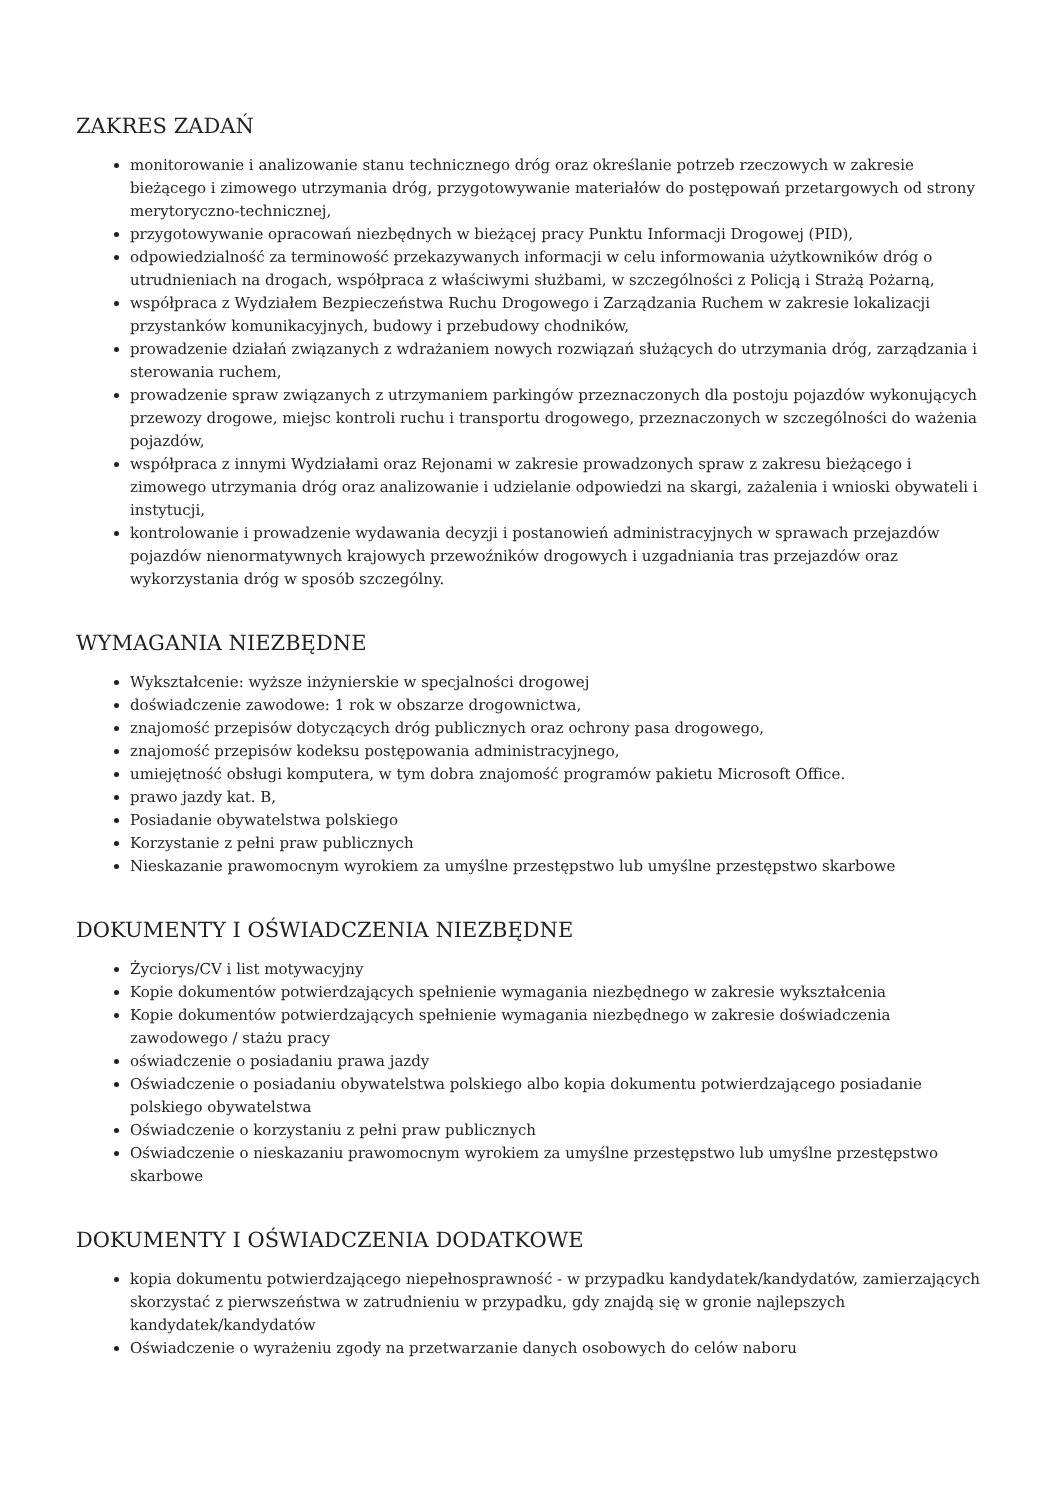ZAKRES ZADAŃ
monitorowanie i analizowanie stanu technicznego dróg oraz określanie potrzeb rzeczowych w zakresie bieżącego i zimowego utrzymania dróg, przygotowywanie materiałów do postępowań przetargowych od strony merytoryczno-technicznej,
przygotowywanie opracowań niezbędnych w bieżącej pracy Punktu Informacji Drogowej (PID),
odpowiedzialność za terminowość przekazywanych informacji w celu informowania użytkowników dróg o utrudnieniach na drogach, współpraca z właściwymi służbami, w szczególności z Policją i Strażą Pożarną,
współpraca z Wydziałem Bezpieczeństwa Ruchu Drogowego i Zarządzania Ruchem w zakresie lokalizacji przystanków komunikacyjnych, budowy i przebudowy chodników,
prowadzenie działań związanych z wdrażaniem nowych rozwiązań służących do utrzymania dróg, zarządzania i sterowania ruchem,
prowadzenie spraw związanych z utrzymaniem parkingów przeznaczonych dla postoju pojazdów wykonujących przewozy drogowe, miejsc kontroli ruchu i transportu drogowego, przeznaczonych w szczególności do ważenia pojazdów,
współpraca z innymi Wydziałami oraz Rejonami w zakresie prowadzonych spraw z zakresu bieżącego i zimowego utrzymania dróg oraz analizowanie i udzielanie odpowiedzi na skargi, zażalenia i wnioski obywateli i instytucji,
kontrolowanie i prowadzenie wydawania decyzji i postanowień administracyjnych w sprawach przejazdów pojazdów nienormatywnych krajowych przewoźników drogowych i uzgadniania tras przejazdów oraz wykorzystania dróg w sposób szczególny.
WYMAGANIA NIEZBĘDNE
Wykształcenie: wyższe inżynierskie w specjalności drogowej
doświadczenie zawodowe: 1 rok w obszarze drogownictwa,
znajomość przepisów dotyczących dróg publicznych oraz ochrony pasa drogowego,
znajomość przepisów kodeksu postępowania administracyjnego,
umiejętność obsługi komputera, w tym dobra znajomość programów pakietu Microsoft Office.
prawo jazdy kat. B,
Posiadanie obywatelstwa polskiego
Korzystanie z pełni praw publicznych
Nieskazanie prawomocnym wyrokiem za umyślne przestępstwo lub umyślne przestępstwo skarbowe
DOKUMENTY I OŚWIADCZENIA NIEZBĘDNE
Życiorys/CV i list motywacyjny
Kopie dokumentów potwierdzających spełnienie wymagania niezbędnego w zakresie wykształcenia
Kopie dokumentów potwierdzających spełnienie wymagania niezbędnego w zakresie doświadczenia zawodowego / stażu pracy
oświadczenie o posiadaniu prawa jazdy
Oświadczenie o posiadaniu obywatelstwa polskiego albo kopia dokumentu potwierdzającego posiadanie polskiego obywatelstwa
Oświadczenie o korzystaniu z pełni praw publicznych
Oświadczenie o nieskazaniu prawomocnym wyrokiem za umyślne przestępstwo lub umyślne przestępstwo skarbowe
DOKUMENTY I OŚWIADCZENIA DODATKOWE
kopia dokumentu potwierdzającego niepełnosprawność - w przypadku kandydatek/kandydatów, zamierzających skorzystać z pierwszeństwa w zatrudnieniu w przypadku, gdy znajdą się w gronie najlepszych kandydatek/kandydatów
Oświadczenie o wyrażeniu zgody na przetwarzanie danych osobowych do celów naboru